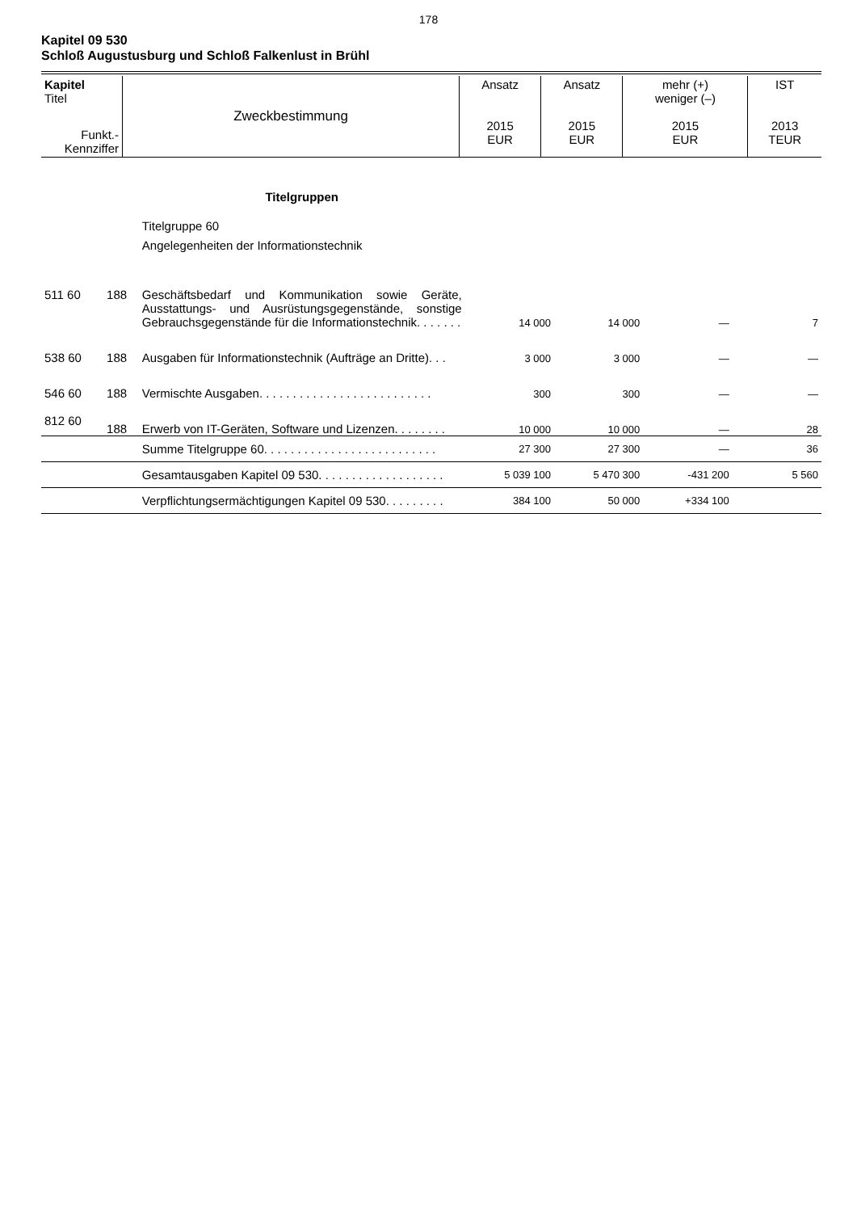178
Kapitel 09 530
Schloß Augustusburg und Schloß Falkenlust in Brühl
| Kapitel Titel | Zweckbestimmung | Ansatz 2015 EUR | Ansatz 2015 EUR | mehr (+) weniger (–) 2015 EUR | IST 2013 TEUR |
| Funkt.- Kennziffer | | | | | |
| | | Titelgruppen | | | | |
| | | Titelgruppe 60 Angelegenheiten der Informationstechnik | | | | |
| 511 60 | 188 | Geschäftsbedarf und Kommunikation sowie Geräte, Ausstattungs- und Ausrüstungsgegenstände, sonstige Gebrauchsgegenstände für die Informationstechnik. . . . . . . | 14 000 | 14 000 | — | 7 |
| 538 60 | 188 | Ausgaben für Informationstechnik (Aufträge an Dritte). . . | 3 000 | 3 000 | — | — |
| 546 60 | 188 | Vermischte Ausgaben. . . . . . . . . . . . . . . . . . . . . . . . . . | 300 | 300 | — | — |
| 812 60 | 188 | Erwerb von IT-Geräten, Software und Lizenzen. . . . . . . . | 10 000 | 10 000 | — | 28 |
| | | Summe Titelgruppe 60. . . . . . . . . . . . . . . . . . . . . . . . . . | 27 300 | 27 300 | — | 36 |
| | | Gesamtausgaben Kapitel 09 530. . . . . . . . . . . . . . . . . . . | 5 039 100 | 5 470 300 | -431 200 | 5 560 |
| | | Verpflichtungsermächtigungen Kapitel 09 530. . . . . . . . . | 384 100 | 50 000 | +334 100 | |